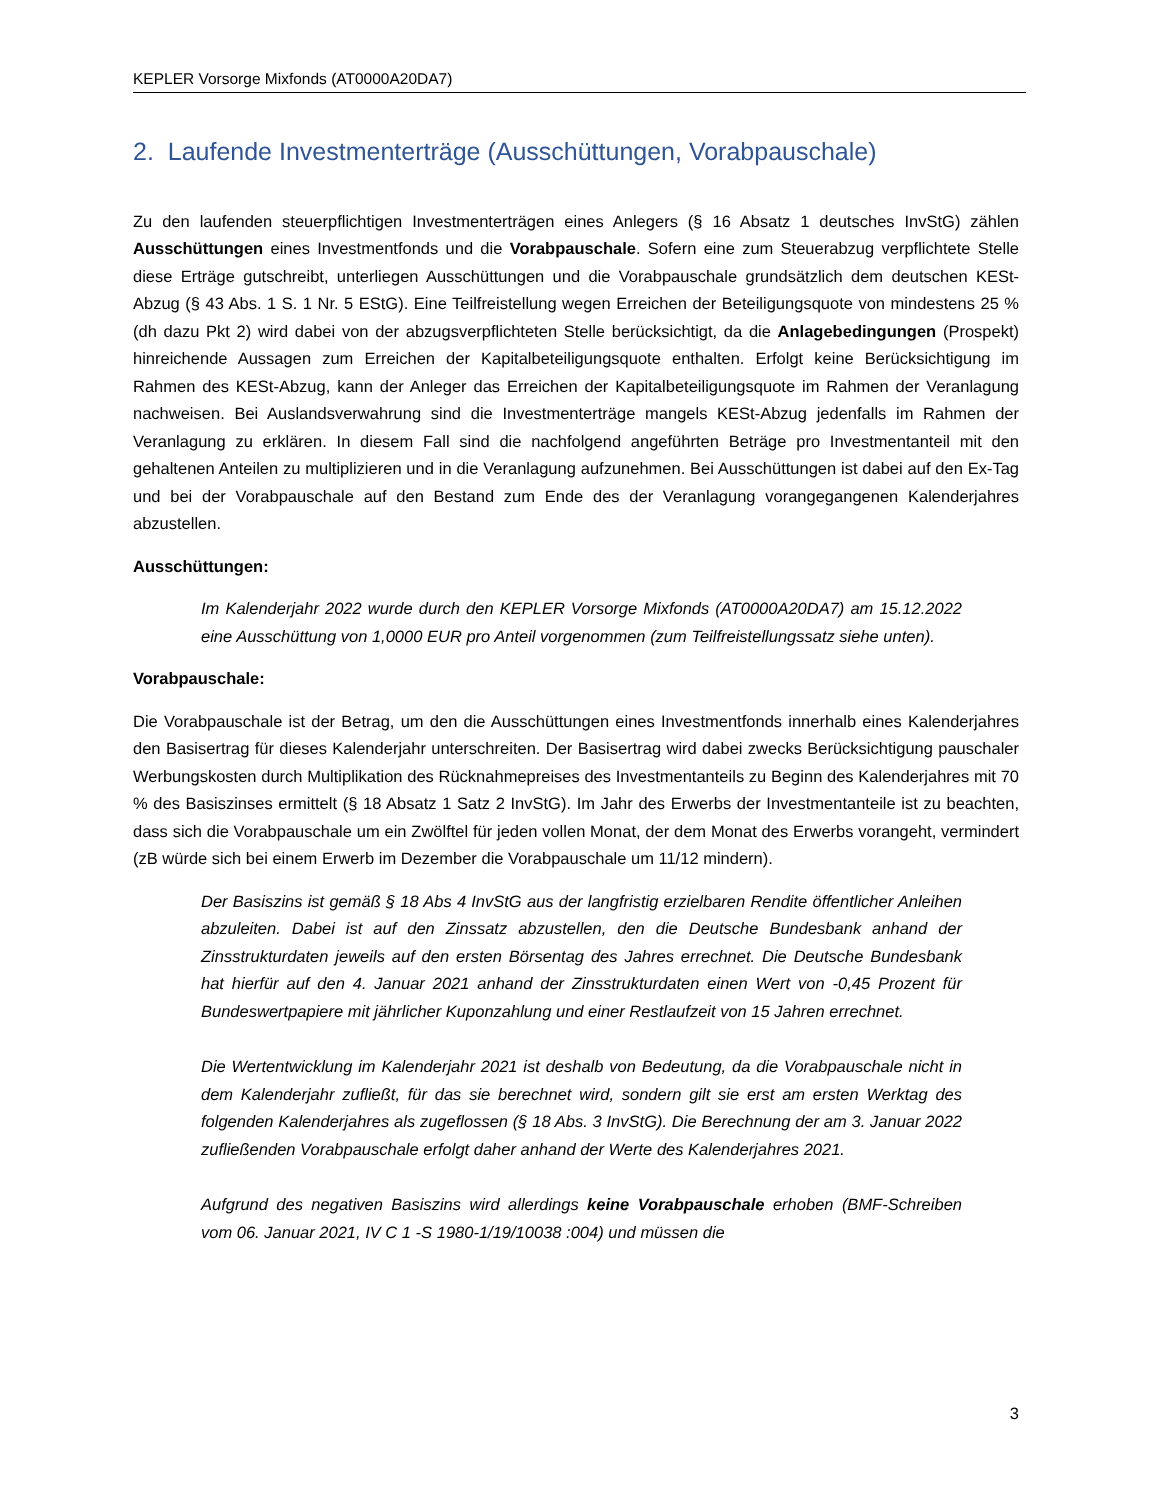KEPLER Vorsorge Mixfonds (AT0000A20DA7)
2. Laufende Investmenterträge (Ausschüttungen, Vorabpauschale)
Zu den laufenden steuerpflichtigen Investmenterträgen eines Anlegers (§ 16 Absatz 1 deutsches InvStG) zählen Ausschüttungen eines Investmentfonds und die Vorabpauschale. Sofern eine zum Steuerabzug verpflichtete Stelle diese Erträge gutschreibt, unterliegen Ausschüttungen und die Vorabpauschale grundsätzlich dem deutschen KESt-Abzug (§ 43 Abs. 1 S. 1 Nr. 5 EStG). Eine Teilfreistellung wegen Erreichen der Beteiligungsquote von mindestens 25 % (dh dazu Pkt 2) wird dabei von der abzugsverpflichteten Stelle berücksichtigt, da die Anlagebedingungen (Prospekt) hinreichende Aussagen zum Erreichen der Kapitalbeteiligungsquote enthalten. Erfolgt keine Berücksichtigung im Rahmen des KESt-Abzug, kann der Anleger das Erreichen der Kapitalbeteiligungsquote im Rahmen der Veranlagung nachweisen. Bei Auslandsverwahrung sind die Investmenterträge mangels KESt-Abzug jedenfalls im Rahmen der Veranlagung zu erklären. In diesem Fall sind die nachfolgend angeführten Beträge pro Investmentanteil mit den gehaltenen Anteilen zu multiplizieren und in die Veranlagung aufzunehmen. Bei Ausschüttungen ist dabei auf den Ex-Tag und bei der Vorabpauschale auf den Bestand zum Ende des der Veranlagung vorangegangenen Kalenderjahres abzustellen.
Ausschüttungen:
Im Kalenderjahr 2022 wurde durch den KEPLER Vorsorge Mixfonds (AT0000A20DA7) am 15.12.2022 eine Ausschüttung von 1,0000 EUR pro Anteil vorgenommen (zum Teilfreistellungssatz siehe unten).
Vorabpauschale:
Die Vorabpauschale ist der Betrag, um den die Ausschüttungen eines Investmentfonds innerhalb eines Kalenderjahres den Basisertrag für dieses Kalenderjahr unterschreiten. Der Basisertrag wird dabei zwecks Berücksichtigung pauschaler Werbungskosten durch Multiplikation des Rücknahmepreises des Investmentanteils zu Beginn des Kalenderjahres mit 70 % des Basiszinses ermittelt (§ 18 Absatz 1 Satz 2 InvStG). Im Jahr des Erwerbs der Investmentanteile ist zu beachten, dass sich die Vorabpauschale um ein Zwölftel für jeden vollen Monat, der dem Monat des Erwerbs vorangeht, vermindert (zB würde sich bei einem Erwerb im Dezember die Vorabpauschale um 11/12 mindern).
Der Basiszins ist gemäß § 18 Abs 4 InvStG aus der langfristig erzielbaren Rendite öffentlicher Anleihen abzuleiten. Dabei ist auf den Zinssatz abzustellen, den die Deutsche Bundesbank anhand der Zinsstrukturdaten jeweils auf den ersten Börsentag des Jahres errechnet. Die Deutsche Bundesbank hat hierfür auf den 4. Januar 2021 anhand der Zinsstrukturdaten einen Wert von -0,45 Prozent für Bundeswertpapiere mit jährlicher Kuponzahlung und einer Restlaufzeit von 15 Jahren errechnet.
Die Wertentwicklung im Kalenderjahr 2021 ist deshalb von Bedeutung, da die Vorabpauschale nicht in dem Kalenderjahr zufließt, für das sie berechnet wird, sondern gilt sie erst am ersten Werktag des folgenden Kalenderjahres als zugeflossen (§ 18 Abs. 3 InvStG). Die Berechnung der am 3. Januar 2022 zufließenden Vorabpauschale erfolgt daher anhand der Werte des Kalenderjahres 2021.
Aufgrund des negativen Basiszins wird allerdings keine Vorabpauschale erhoben (BMF-Schreiben vom 06. Januar 2021, IV C 1 -S 1980-1/19/10038 :004) und müssen die
3